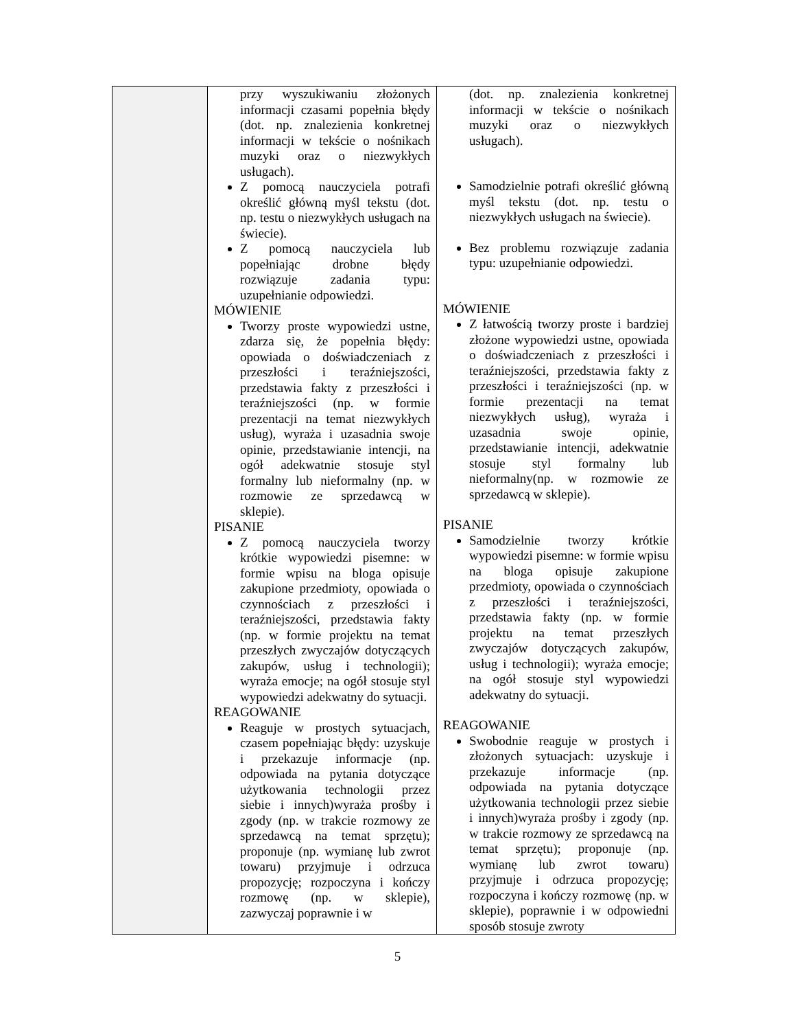| | przy wyszukiwaniu złożonych informacji czasami popełnia błędy (dot. np. znalezienia konkretnej informacji w tekście o nośnikach muzyki oraz o niezwykłych usługach). Z pomocą nauczyciela potrafi określić główną myśl tekstu (dot. np. testu o niezwykłych usługach na świecie). Z pomocą nauczyciela lub popełniając drobne błędy rozwiązuje zadania typu: uzupełnianie odpowiedzi. MÓWIENIE Tworzy proste wypowiedzi ustne, zdarza się, że popełnia błędy: opowiada o doświadczeniach z przeszłości i teraźniejszości, przedstawia fakty z przeszłości i teraźniejszości (np. w formie prezentacji na temat niezwykłych usług), wyraża i uzasadnia swoje opinie, przedstawianie intencji, na ogół adekwatnie stosuje styl formalny lub nieformalny (np. w rozmowie ze sprzedawcą w sklepie). PISANIE Z pomocą nauczyciela tworzy krótkie wypowiedzi pisemne: w formie wpisu na bloga opisuje zakupione przedmioty, opowiada o czynnościach z przeszłości i teraźniejszości, przedstawia fakty (np. w formie projektu na temat przeszłych zwyczajów dotyczących zakupów, usług i technologii); wyraża emocje; na ogół stosuje styl wypowiedzi adekwatny do sytuacji. REAGOWANIE Reaguje w prostych sytuacjach, czasem popełniając błędy: uzyskuje i przekazuje informacje (np. odpowiada na pytania dotyczące użytkowania technologii przez siebie i innych)wyraża prośby i zgody (np. w trakcie rozmowy ze sprzedawcą na temat sprzętu); proponuje (np. wymianę lub zwrot towaru) przyjmuje i odrzuca propozycję; rozpoczyna i kończy rozmowę (np. w sklepie), zazwyczaj poprawnie i w | (dot. np. znalezienia konkretnej informacji w tekście o nośnikach muzyki oraz o niezwykłych usługach). Samodzielnie potrafi określić główną myśl tekstu (dot. np. testu o niezwykłych usługach na świecie). Bez problemu rozwiązuje zadania typu: uzupełnianie odpowiedzi. MÓWIENIE Z łatwością tworzy proste i bardziej złożone wypowiedzi ustne, opowiada o doświadczeniach z przeszłości i teraźniejszości, przedstawia fakty z przeszłości i teraźniejszości (np. w formie prezentacji na temat niezwykłych usług), wyraża i uzasadnia swoje opinie, przedstawianie intencji, adekwatnie stosuje styl formalny lub nieformalny(np. w rozmowie ze sprzedawcą w sklepie). PISANIE Samodzielnie tworzy krótkie wypowiedzi pisemne: w formie wpisu na bloga opisuje zakupione przedmioty, opowiada o czynnościach z przeszłości i teraźniejszości, przedstawia fakty (np. w formie projektu na temat przeszłych zwyczajów dotyczących zakupów, usług i technologii); wyraża emocje; na ogół stosuje styl wypowiedzi adekwatny do sytuacji. REAGOWANIE Swobodnie reaguje w prostych i złożonych sytuacjach: uzyskuje i przekazuje informacje (np. odpowiada na pytania dotyczące użytkowania technologii przez siebie i innych)wyraża prośby i zgody (np. w trakcie rozmowy ze sprzedawcą na temat sprzętu); proponuje (np. wymianę lub zwrot towaru) przyjmuje i odrzuca propozycję; rozpoczyna i kończy rozmowę (np. w sklepie), poprawnie i w odpowiedni sposób stosuje zwroty |
5